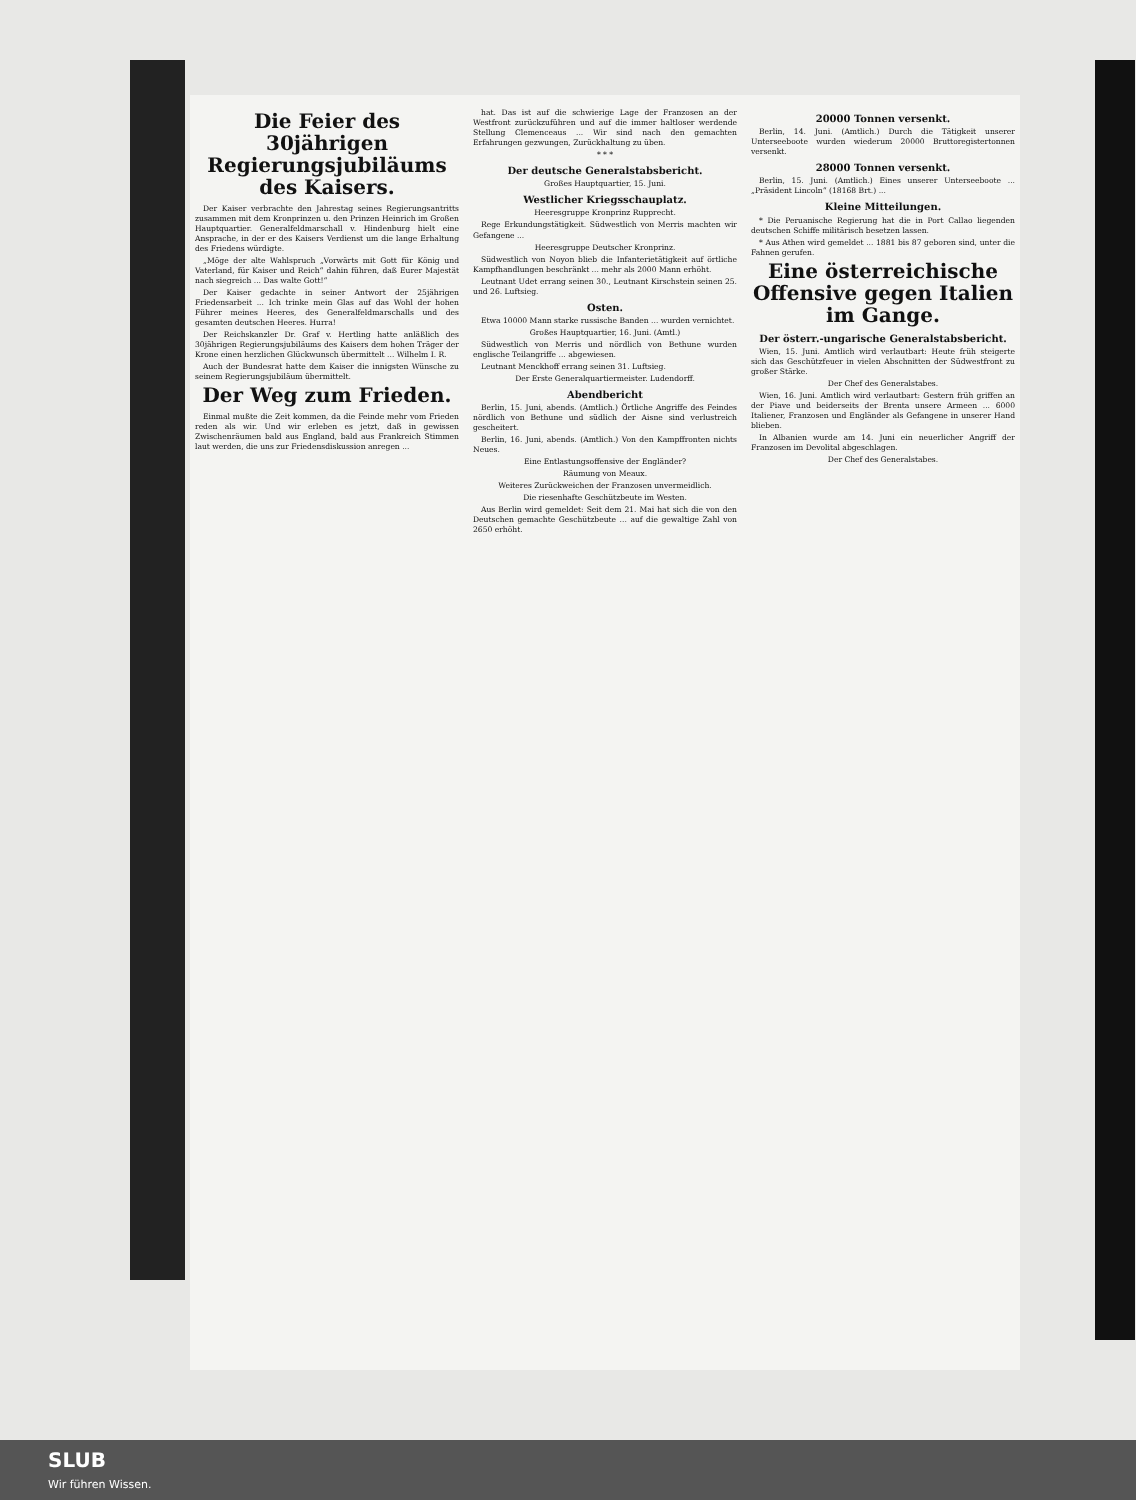Die Feier des 30jährigen Regierungs­jubiläums des Kaisers.
Der Kaiser verbrachte den Jahrestag seines Regierungsantritts zusammen mit dem Kronprinzen u. den Prinzen Heinrich im Großen Hauptquartier. Generalfeldmarschall v. Hindenburg hielt eine Ansprache, in der er des Kaisers Verdienst um die lange Erhaltung des Friedens würdigte.
„Möge der alte Wahlspruch „Vorwärts mit Gott für König und Vaterland, für Kaiser und Reich“ dahin führen, daß Eurer Majestät nach siegreich ... Das walte Gott!“
Der Kaiser gedachte in seiner Antwort der 25jährigen Friedensarbeit ... Ich trinke mein Glas auf das Wohl der hohen Führer meines Heeres, des Generalfeldmarschalls und des gesamten deutschen Heeres. Hurra!
Der Reichskanzler Dr. Graf v. Hertling hatte anläßlich des 30jährigen Regierungsjubiläums des Kaisers dem hohen Träger der Krone einen herzlichen Glückwunsch übermittelt ... Wilhelm I. R.
Auch der Bundesrat hatte dem Kaiser die innigsten Wünsche zu seinem Regierungsjubiläum übermittelt.
Der Weg zum Frieden.
Einmal mußte die Zeit kommen, da die Feinde mehr vom Frieden reden als wir. Und wir erleben es jetzt, daß in gewissen Zwischenräumen bald aus England, bald aus Frankreich Stimmen laut werden, die uns zur Friedensdiskussion anregen ...
hat. Das ist auf die schwierige Lage der Franzosen an der Westfront zurückzuführen und auf die immer haltloser werdende Stellung Clemenceaus ... Wir sind nach den gemachten Erfahrungen gezwungen, Zurückhaltung zu üben.
* * *
Der deutsche Generalstabsbericht.
Großes Hauptquartier, 15. Juni.
Westlicher Kriegsschauplatz.
Heeresgruppe Kronprinz Rupprecht.
Rege Erkundungstätigkeit. Südwestlich von Merris machten wir Gefangene ...
Heeresgruppe Deutscher Kronprinz.
Südwestlich von Noyon blieb die Infanterietätigkeit auf örtliche Kampfhandlungen beschränkt ... mehr als 2000 Mann erhöht.
Leutnant Udet errang seinen 30., Leutnant Kirschstein seinen 25. und 26. Luftsieg.
Osten.
Etwa 10000 Mann starke russische Banden ... wurden vernichtet.
Großes Hauptquartier, 16. Juni. (Amtl.)
Südwestlich von Merris und nördlich von Bethune wurden englische Teilangriffe ... abgewiesen.
Leutnant Menckhoff errang seinen 31. Luftsieg.
Der Erste Generalquartiermeister. Ludendorff.
Abendbericht
Berlin, 15. Juni, abends. (Amtlich.) Örtliche Angriffe des Feindes nördlich von Bethune und südlich der Aisne sind verlustreich gescheitert.
Berlin, 16. Juni, abends. (Amtlich.) Von den Kampffronten nichts Neues.
Eine Entlastungsoffensive der Engländer?
Räumung von Meaux.
Weiteres Zurückweichen der Franzosen unvermeidlich.
Die riesenhafte Geschützbeute im Westen.
Aus Berlin wird gemeldet: Seit dem 21. Mai hat sich die von den Deutschen gemachte Geschützbeute ... auf die gewaltige Zahl von 2650 erhöht.
20000 Tonnen versenkt.
Berlin, 14. Juni. (Amtlich.) Durch die Tätigkeit unserer Unterseeboote wurden wiederum 20000 Bruttoregistertonnen versenkt.
28000 Tonnen versenkt.
Berlin, 15. Juni. (Amtlich.) Eines unserer Unterseeboote ... „Präsident Lincoln“ (18168 Brt.) ...
Kleine Mitteilungen.
* Die Peruanische Regierung hat die in Port Callao liegenden deutschen Schiffe militärisch besetzen lassen.
* Aus Athen wird gemeldet ... 1881 bis 87 geboren sind, unter die Fahnen gerufen.
Eine österreichische Offensive gegen Italien im Gange.
Der österr.-ungarische Generalstabsbericht.
Wien, 15. Juni. Amtlich wird verlautbart: Heute früh steigerte sich das Geschützfeuer in vielen Abschnitten der Südwestfront zu großer Stärke.
Der Chef des Generalstabes.
Wien, 16. Juni. Amtlich wird verlautbart: Gestern früh griffen an der Piave und beiderseits der Brenta unsere Armeen ... 6000 Italiener, Franzosen und Engländer als Gefangene in unserer Hand blieben.
In Albanien wurde am 14. Juni ein neuerlicher Angriff der Franzosen im Devolital abgeschlagen.
Der Chef des Generalstabes.
SLUB
Wir führen Wissen.